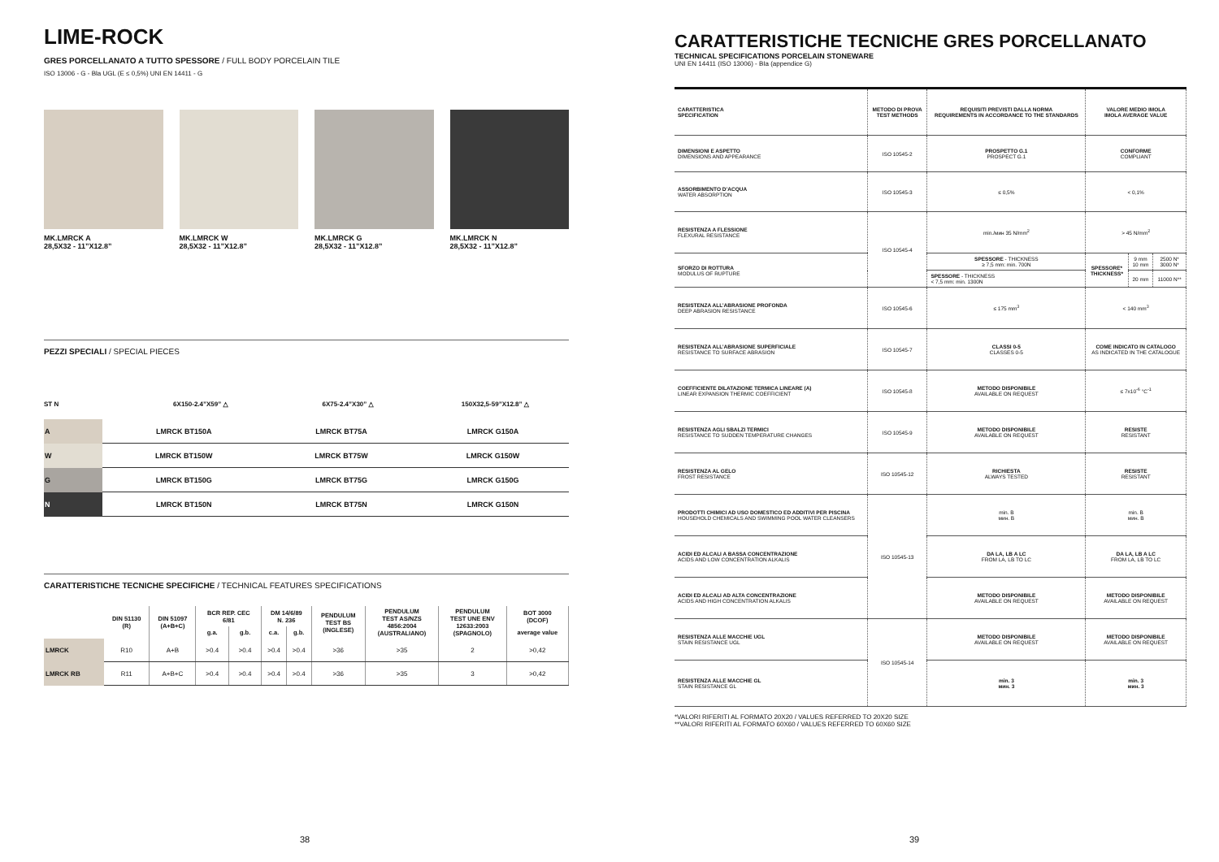LIME-ROCK
GRES PORCELLANATO A TUTTO SPESSORE / FULL BODY PORCELAIN TILE
ISO 13006 - G - Bla UGL (E ≤ 0,5%) UNI EN 14411 - G
MK.LMRCK A
28,5X32 - 11”X12.8”
MK.LMRCK W
28,5X32 - 11”X12.8”
MK.LMRCK G
28,5X32 - 11”X12.8”
MK.LMRCK N
28,5X32 - 11”X12.8”
PEZZI SPECIALI / SPECIAL PIECES
ST N 6X150-2.4”X59” △ 6X75-2.4”X30” △ 150X32,5-59”X12.8” △
| A | LMRCK BT150A | LMRCK BT75A | LMRCK G150A |
| W | LMRCK BT150W | LMRCK BT75W | LMRCK G150W |
| G | LMRCK BT150G | LMRCK BT75G | LMRCK G150G |
| N | LMRCK BT150N | LMRCK BT75N | LMRCK G150N |
CARATTERISTICHE TECNICHE SPECIFICHE / TECHNICAL FEATURES SPECIFICATIONS
| | DIN 51130 (R) | DIN 51097 (A+B+C) | BCR REP. CEC 6/81 | | DM 14/6/89 N. 236 | | PENDULUM TEST BS (INGLESE) | PENDULUM TEST AS/NZS 4856:2004 (AUSTRALIANO) | PENDULUM TEST UNE ENV 12633:2003 (SPAGNOLO) | BOT 3000 (DCOF) |
| --- | --- | --- | --- | --- | --- | --- | --- | --- | --- | --- |
| | | | g.a. | g.b. | c.a. | g.b. | | | | average value |
| LMRCK | R10 | A+B | >0.4 | >0.4 | >0.4 | >0.4 | >36 | >35 | 2 | >0,42 |
| LMRCK RB | R11 | A+B+C | >0.4 | >0.4 | >0.4 | >0.4 | >36 | >35 | 3 | >0,42 |
38
CARATTERISTICHE TECNICHE GRES PORCELLANATO
TECHNICAL SPECIFICATIONS PORCELAIN STONEWARE
UNI EN 14411 (ISO 13006) - BIa (appendice G)
| CARATTERISTICA SPECIFICATION | METODO DI PROVA TEST METHODS | REQUISITI PREVISTI DALLA NORMA REQUIREMENTS IN ACCORDANCE TO THE STANDARDS | VALORE MEDIO IMOLA IMOLA AVERAGE VALUE | | |
| --- | --- | --- | --- | --- | --- |
| DIMENSIONI E ASPETTO DIMENSIONS AND APPEARANCE | ISO 10545-2 | PROSPETTO G.1 PROSPECT G.1 | CONFORME COMPLIANT | | |
| ASSORBIMENTO D’ACQUA WATER ABSORPTION | ISO 10545-3 | ≤ 0,5% | < 0,1% | | |
| RESISTENZA A FLESSIONE FLEXURAL RESISTANCE | ISO 10545-4 | min./мин 35 N/mm<sup>2</sup> | > 45 N/mm<sup>2</sup> | | |
| SFORZO DI ROTTURA MODULUS OF RUPTURE | | SPESSORE - THICKNESS ≥ 7,5 mm: min. 700N | SPESSORE* THICKNESS* | 9 mm 10 mm | 2500 N* 3000 N* |
| | | SPESSORE - THICKNESS < 7,5 mm: min. 1300N | | 20 mm | 11000 N** |
| RESISTENZA ALL’ABRASIONE PROFONDA DEEP ABRASION RESISTANCE | ISO 10545-6 | ≤ 175 mm<sup>3</sup> | < 140 mm<sup>3</sup> | | |
| RESISTENZA ALL’ABRASIONE SUPERFICIALE RESISTANCE TO SURFACE ABRASION | ISO 10545-7 | CLASSI 0-5 CLASSES 0-5 | COME INDICATO IN CATALOGO AS INDICATED IN THE CATALOGUE | | |
| COEFFICIENTE DILATAZIONE TERMICA LINEARE (A) LINEAR EXPANSION THERMIC COEFFICIENT | ISO 10545-8 | METODO DISPONIBILE AVAILABLE ON REQUEST | ≤ 7x10<sup>-6</sup> °C<sup>-1</sup> | | |
| RESISTENZA AGLI SBALZI TERMICI RESISTANCE TO SUDDEN TEMPERATURE CHANGES | ISO 10545-9 | METODO DISPONIBILE AVAILABLE ON REQUEST | RESISTE RESISTANT | | |
| RESISTENZA AL GELO FROST RESISTANCE | ISO 10545-12 | RICHIESTA ALWAYS TESTED | RESISTE RESISTANT | | |
| PRODOTTI CHIMICI AD USO DOMESTICO ED ADDITIVI PER PISCINA HOUSEHOLD CHEMICALS AND SWIMMING POOL WATER CLEANSERS | ISO 10545-13 | min. B мин. B | min. B мин. B | | |
| ACIDI ED ALCALI A BASSA CONCENTRAZIONE ACIDS AND LOW CONCENTRATION ALKALIS | | DA LA, LB A LC FROM LA, LB TO LC | DA LA, LB A LC FROM LA, LB TO LC | | |
| ACIDI ED ALCALI AD ALTA CONCENTRAZIONE ACIDS AND HIGH CONCENTRATION ALKALIS | | METODO DISPONIBILE AVAILABLE ON REQUEST | METODO DISPONIBILE AVAILABLE ON REQUEST | | |
| RESISTENZA ALLE MACCHIE UGL STAIN RESISTANCE UGL | ISO 10545-14 | METODO DISPONIBILE AVAILABLE ON REQUEST | METODO DISPONIBILE AVAILABLE ON REQUEST | | |
| RESISTENZA ALLE MACCHIE GL STAIN RESISTANCE GL | | min. 3 мин. 3 | min. 3 мин. 3 | | |
*VALORI RIFERITI AL FORMATO 20X20 / VALUES REFERRED TO 20X20 SIZE
**VALORI RIFERITI AL FORMATO 60X60 / VALUES REFERRED TO 60X60 SIZE
39